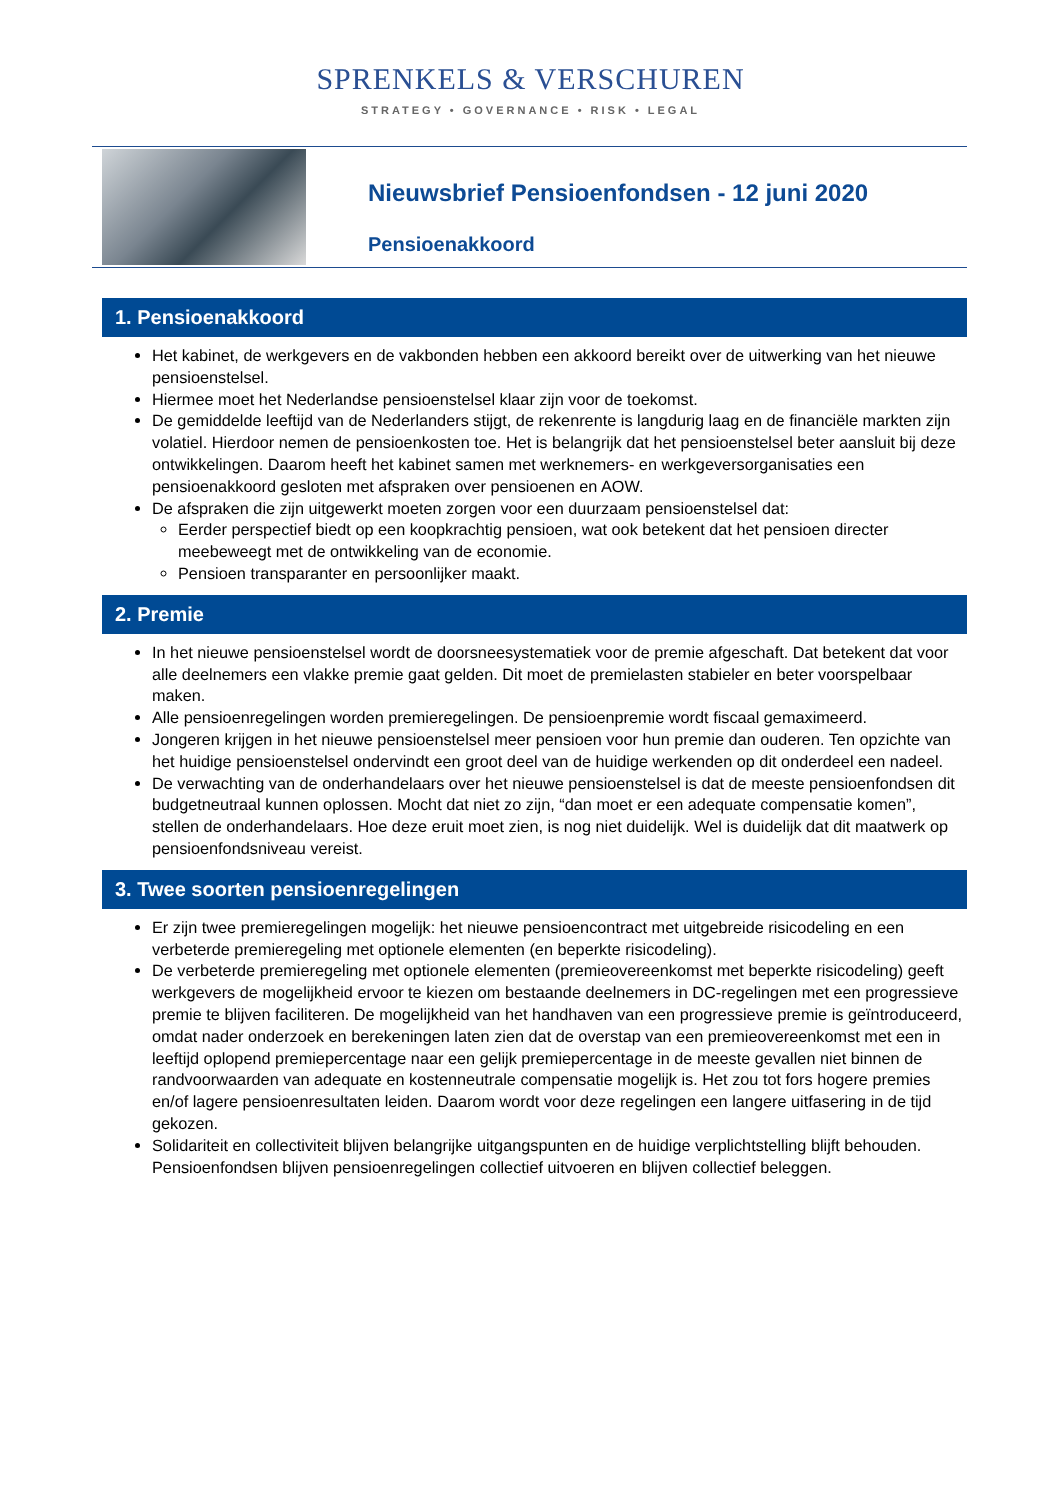SPRENKELS & VERSCHUREN
STRATEGY • GOVERNANCE • RISK • LEGAL
Nieuwsbrief Pensioenfondsen - 12 juni 2020
Pensioenakkoord
1. Pensioenakkoord
Het kabinet, de werkgevers en de vakbonden hebben een akkoord bereikt over de uitwerking van het nieuwe pensioenstelsel.
Hiermee moet het Nederlandse pensioenstelsel klaar zijn voor de toekomst.
De gemiddelde leeftijd van de Nederlanders stijgt, de rekenrente is langdurig laag en de financiële markten zijn volatiel. Hierdoor nemen de pensioenkosten toe. Het is belangrijk dat het pensioenstelsel beter aansluit bij deze ontwikkelingen. Daarom heeft het kabinet samen met werknemers- en werkgeversorganisaties een pensioenakkoord gesloten met afspraken over pensioenen en AOW.
De afspraken die zijn uitgewerkt moeten zorgen voor een duurzaam pensioenstelsel dat:
Eerder perspectief biedt op een koopkrachtig pensioen, wat ook betekent dat het pensioen directer meebeweegt met de ontwikkeling van de economie.
Pensioen transparanter en persoonlijker maakt.
2. Premie
In het nieuwe pensioenstelsel wordt de doorsneesystematiek voor de premie afgeschaft. Dat betekent dat voor alle deelnemers een vlakke premie gaat gelden. Dit moet de premielasten stabieler en beter voorspelbaar maken.
Alle pensioenregelingen worden premieregelingen. De pensioenpremie wordt fiscaal gemaximeerd.
Jongeren krijgen in het nieuwe pensioenstelsel meer pensioen voor hun premie dan ouderen. Ten opzichte van het huidige pensioenstelsel ondervindt een groot deel van de huidige werkenden op dit onderdeel een nadeel.
De verwachting van de onderhandelaars over het nieuwe pensioenstelsel is dat de meeste pensioenfondsen dit budgetneutraal kunnen oplossen. Mocht dat niet zo zijn, “dan moet er een adequate compensatie komen”, stellen de onderhandelaars. Hoe deze eruit moet zien, is nog niet duidelijk. Wel is duidelijk dat dit maatwerk op pensioenfondsniveau vereist.
3. Twee soorten pensioenregelingen
Er zijn twee premieregelingen mogelijk: het nieuwe pensioencontract met uitgebreide risicodeling en een verbeterde premieregeling met optionele elementen (en beperkte risicodeling).
De verbeterde premieregeling met optionele elementen (premieovereenkomst met beperkte risicodeling) geeft werkgevers de mogelijkheid ervoor te kiezen om bestaande deelnemers in DC-regelingen met een progressieve premie te blijven faciliteren. De mogelijkheid van het handhaven van een progressieve premie is geïntroduceerd, omdat nader onderzoek en berekeningen laten zien dat de overstap van een premieovereenkomst met een in leeftijd oplopend premiepercentage naar een gelijk premiepercentage in de meeste gevallen niet binnen de randvoorwaarden van adequate en kostenneutrale compensatie mogelijk is. Het zou tot fors hogere premies en/of lagere pensioenresultaten leiden. Daarom wordt voor deze regelingen een langere uitfasering in de tijd gekozen.
Solidariteit en collectiviteit blijven belangrijke uitgangspunten en de huidige verplichtstelling blijft behouden. Pensioenfondsen blijven pensioenregelingen collectief uitvoeren en blijven collectief beleggen.